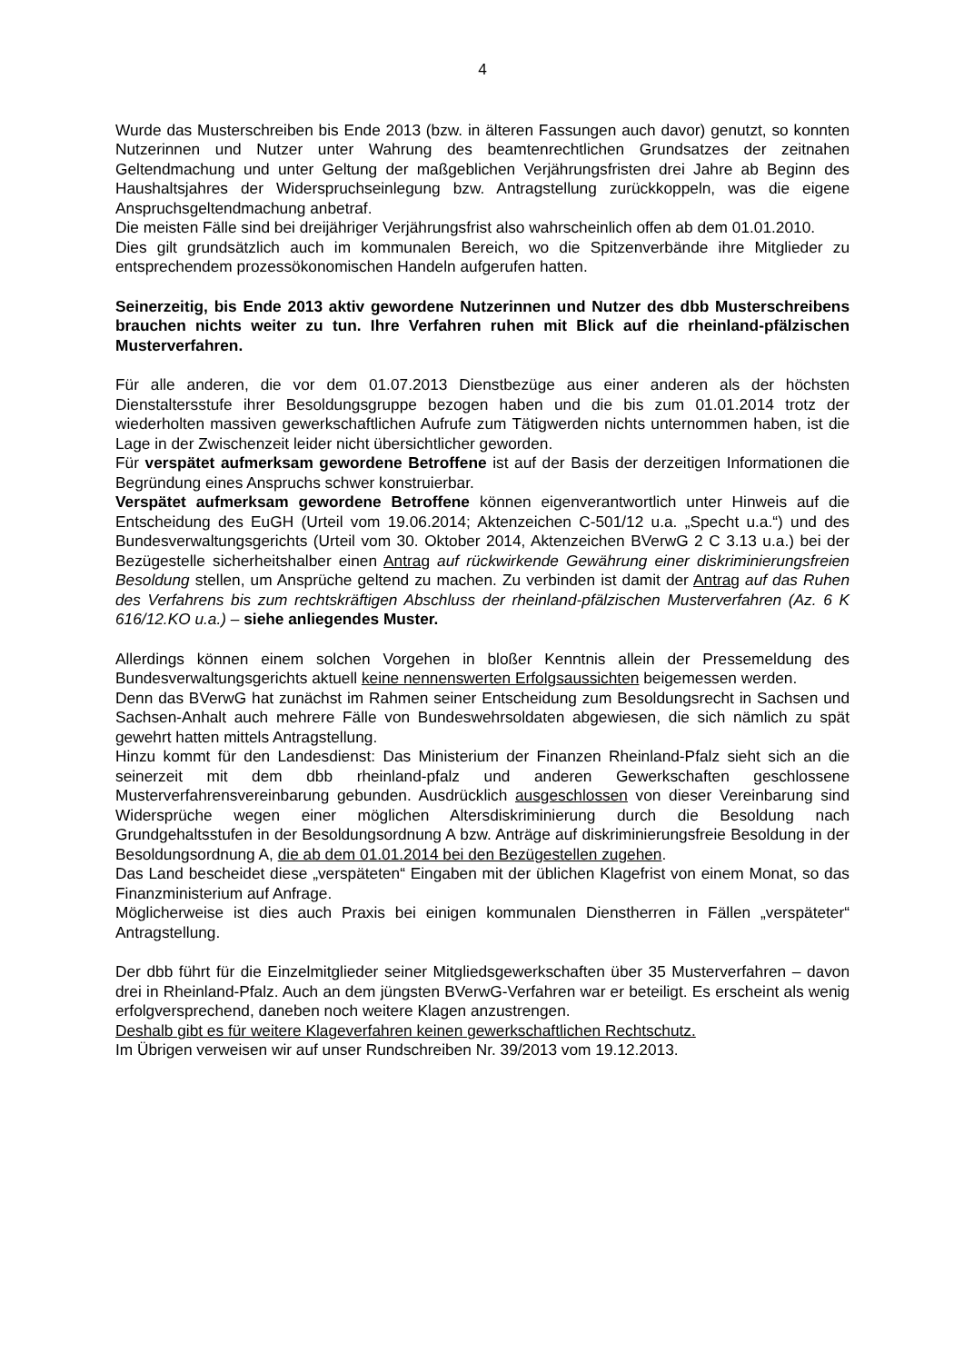4
Wurde das Musterschreiben bis Ende 2013 (bzw. in älteren Fassungen auch davor) genutzt, so konnten Nutzerinnen und Nutzer unter Wahrung des beamtenrechtlichen Grundsatzes der zeitnahen Geltendmachung und unter Geltung der maßgeblichen Verjährungsfristen drei Jahre ab Beginn des Haushaltsjahres der Widerspruchseinlegung bzw. Antragstellung zurückkoppeln, was die eigene Anspruchsgeltendmachung anbetraf.
Die meisten Fälle sind bei dreijähriger Verjährungsfrist also wahrscheinlich offen ab dem 01.01.2010.
Dies gilt grundsätzlich auch im kommunalen Bereich, wo die Spitzenverbände ihre Mitglieder zu entsprechendem prozessökonomischen Handeln aufgerufen hatten.
Seinerzeitig, bis Ende 2013 aktiv gewordene Nutzerinnen und Nutzer des dbb Musterschreibens brauchen nichts weiter zu tun. Ihre Verfahren ruhen mit Blick auf die rheinland-pfälzischen Musterverfahren.
Für alle anderen, die vor dem 01.07.2013 Dienstbezüge aus einer anderen als der höchsten Dienstaltersstufe ihrer Besoldungsgruppe bezogen haben und die bis zum 01.01.2014 trotz der wiederholten massiven gewerkschaftlichen Aufrufe zum Tätigwerden nichts unternommen haben, ist die Lage in der Zwischenzeit leider nicht übersichtlicher geworden.
Für verspätet aufmerksam gewordene Betroffene ist auf der Basis der derzeitigen Informationen die Begründung eines Anspruchs schwer konstruierbar.
Verspätet aufmerksam gewordene Betroffene können eigenverantwortlich unter Hinweis auf die Entscheidung des EuGH (Urteil vom 19.06.2014; Aktenzeichen C-501/12 u.a. „Specht u.a.“) und des Bundesverwaltungsgerichts (Urteil vom 30. Oktober 2014, Aktenzeichen BVerwG 2 C 3.13 u.a.) bei der Bezügestelle sicherheitshalber einen Antrag auf rückwirkende Gewährung einer diskriminierungsfreien Besoldung stellen, um Ansprüche geltend zu machen. Zu verbinden ist damit der Antrag auf das Ruhen des Verfahrens bis zum rechtskräftigen Abschluss der rheinland-pfälzischen Musterverfahren (Az. 6 K 616/12.KO u.a.) – siehe anliegendes Muster.
Allerdings können einem solchen Vorgehen in bloßer Kenntnis allein der Pressemeldung des Bundesverwaltungsgerichts aktuell keine nennenswerten Erfolgsaussichten beigemessen werden.
Denn das BVerwG hat zunächst im Rahmen seiner Entscheidung zum Besoldungsrecht in Sachsen und Sachsen-Anhalt auch mehrere Fälle von Bundeswehrsoldaten abgewiesen, die sich nämlich zu spät gewehrt hatten mittels Antragstellung.
Hinzu kommt für den Landesdienst: Das Ministerium der Finanzen Rheinland-Pfalz sieht sich an die seinerzeit mit dem dbb rheinland-pfalz und anderen Gewerkschaften geschlossene Musterverfahrensvereinbarung gebunden. Ausdrücklich ausgeschlossen von dieser Vereinbarung sind Widersprüche wegen einer möglichen Altersdiskriminierung durch die Besoldung nach Grundgehaltsstufen in der Besoldungsordnung A bzw. Anträge auf diskriminierungsfreie Besoldung in der Besoldungsordnung A, die ab dem 01.01.2014 bei den Bezügestellen zugehen.
Das Land bescheidet diese „verspäteten“ Eingaben mit der üblichen Klagefrist von einem Monat, so das Finanzministerium auf Anfrage.
Möglicherweise ist dies auch Praxis bei einigen kommunalen Dienstherren in Fällen „verspäteter“ Antragstellung.
Der dbb führt für die Einzelmitglieder seiner Mitgliedsgewerkschaften über 35 Musterverfahren – davon drei in Rheinland-Pfalz. Auch an dem jüngsten BVerwG-Verfahren war er beteiligt. Es erscheint als wenig erfolgversprechend, daneben noch weitere Klagen anzustrengen.
Deshalb gibt es für weitere Klageverfahren keinen gewerkschaftlichen Rechtschutz.
Im Übrigen verweisen wir auf unser Rundschreiben Nr. 39/2013 vom 19.12.2013.